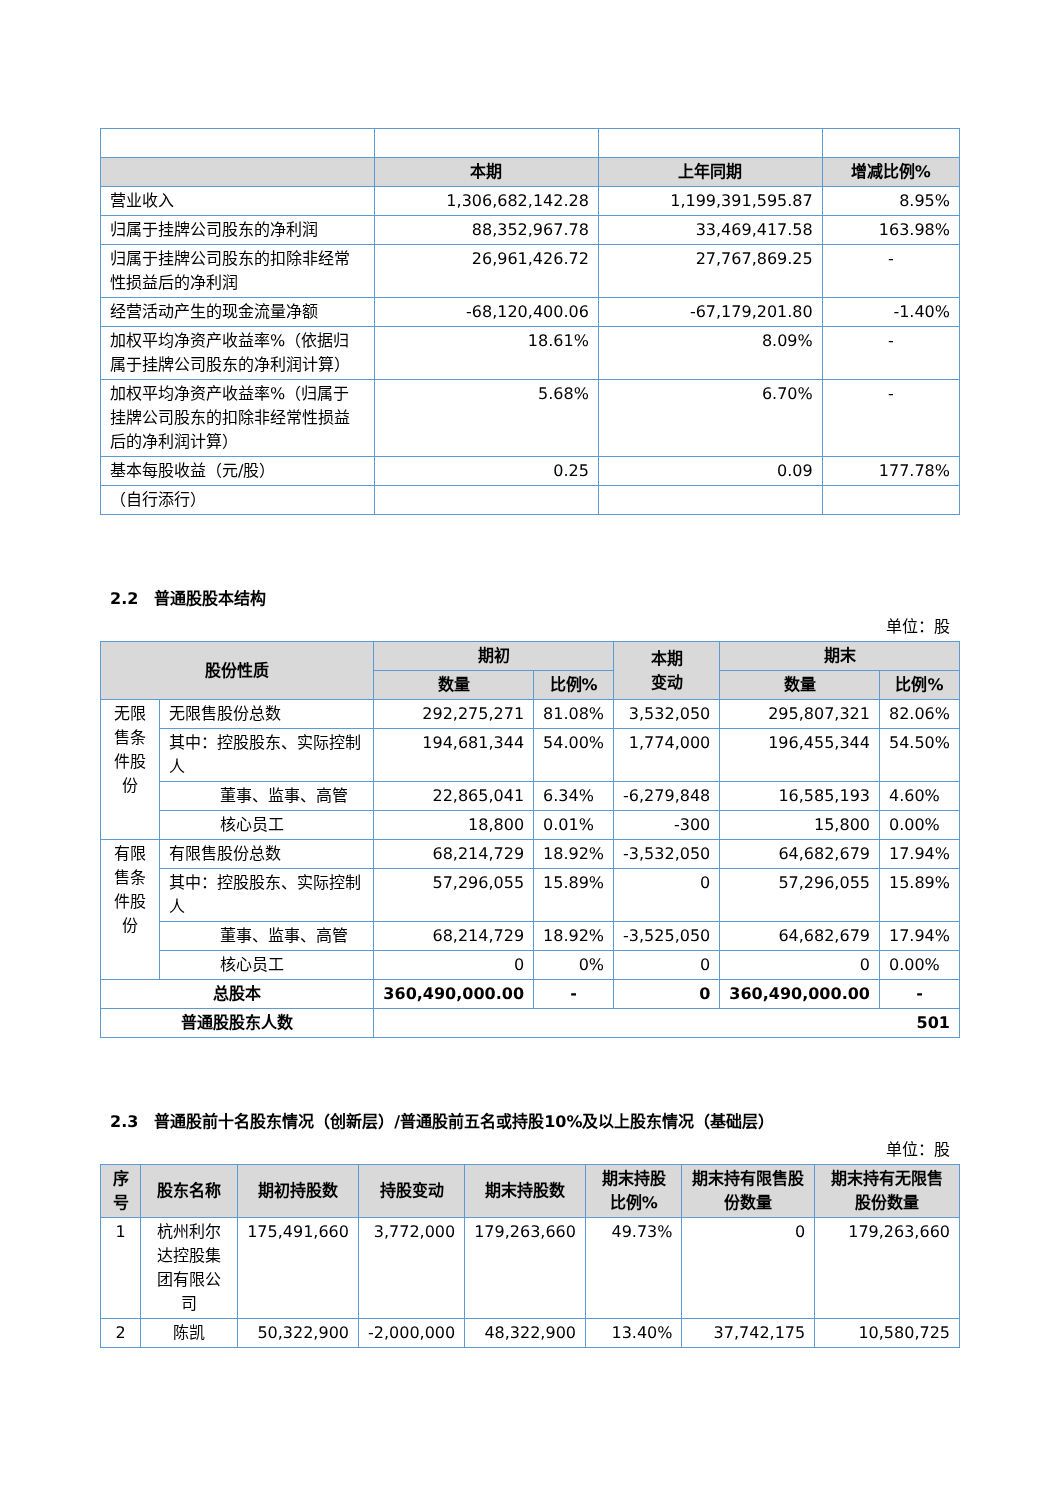| | 本期 | 上年同期 | 增减比例% |
| --- | --- | --- | --- |
| 营业收入 | 1,306,682,142.28 | 1,199,391,595.87 | 8.95% |
| 归属于挂牌公司股东的净利润 | 88,352,967.78 | 33,469,417.58 | 163.98% |
| 归属于挂牌公司股东的扣除非经常性损益后的净利润 | 26,961,426.72 | 27,767,869.25 | - |
| 经营活动产生的现金流量净额 | -68,120,400.06 | -67,179,201.80 | -1.40% |
| 加权平均净资产收益率%（依据归属于挂牌公司股东的净利润计算） | 18.61% | 8.09% | - |
| 加权平均净资产收益率%（归属于挂牌公司股东的扣除非经常性损益后的净利润计算） | 5.68% | 6.70% | - |
| 基本每股收益（元/股） | 0.25 | 0.09 | 177.78% |
| （自行添行） | | | |
2.2　普通股股本结构
单位：股
| 股份性质 | | 期初 | | 本期 变动 | 期末 | |
| --- | --- | --- | --- | --- | --- | --- |
| | | 数量 | 比例% | | 数量 | 比例% |
| 无限售条件股份 | 无限售股份总数 | 292,275,271 | 81.08% | 3,532,050 | 295,807,321 | 82.06% |
| | 其中：控股股东、实际控制人 | 194,681,344 | 54.00% | 1,774,000 | 196,455,344 | 54.50% |
| | 董事、监事、高管 | 22,865,041 | 6.34% | -6,279,848 | 16,585,193 | 4.60% |
| | 核心员工 | 18,800 | 0.01% | -300 | 15,800 | 0.00% |
| 有限售条件股份 | 有限售股份总数 | 68,214,729 | 18.92% | -3,532,050 | 64,682,679 | 17.94% |
| | 其中：控股股东、实际控制人 | 57,296,055 | 15.89% | 0 | 57,296,055 | 15.89% |
| | 董事、监事、高管 | 68,214,729 | 18.92% | -3,525,050 | 64,682,679 | 17.94% |
| | 核心员工 | 0 | 0% | 0 | 0 | 0.00% |
| 总股本 | | 360,490,000.00 | - | 0 | 360,490,000.00 | - |
| 普通股股东人数 | | 501 | | | | |
2.3　普通股前十名股东情况（创新层）/普通股前五名或持股10%及以上股东情况（基础层）
单位：股
| 序号 | 股东名称 | 期初持股数 | 持股变动 | 期末持股数 | 期末持股比例% | 期末持有限售股份数量 | 期末持有无限售股份数量 |
| --- | --- | --- | --- | --- | --- | --- | --- |
| 1 | 杭州利尔达控股集团有限公司 | 175,491,660 | 3,772,000 | 179,263,660 | 49.73% | 0 | 179,263,660 |
| 2 | 陈凯 | 50,322,900 | -2,000,000 | 48,322,900 | 13.40% | 37,742,175 | 10,580,725 |